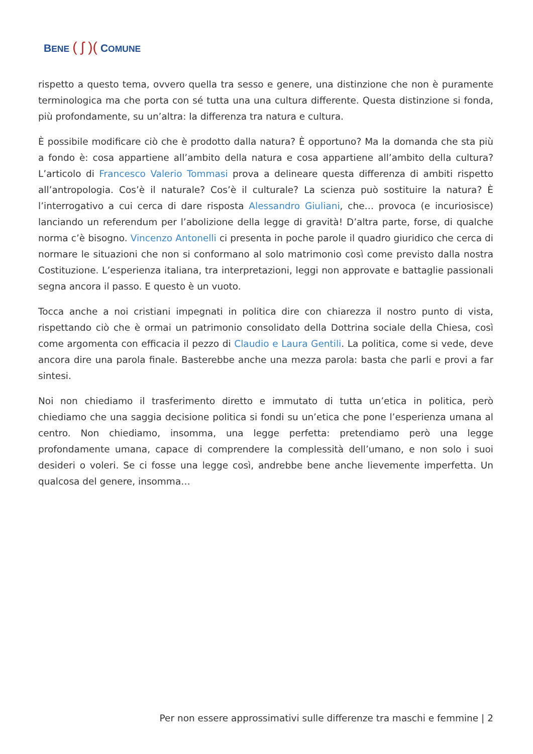BENE ( ʃ )(COMUNE
rispetto a questo tema, ovvero quella tra sesso e genere, una distinzione che non è puramente terminologica ma che porta con sé tutta una una cultura differente. Questa distinzione si fonda, più profondamente, su un’altra: la differenza tra natura e cultura.
È possibile modificare ciò che è prodotto dalla natura? È opportuno? Ma la domanda che sta più a fondo è: cosa appartiene all’ambito della natura e cosa appartiene all’ambito della cultura? L’articolo di Francesco Valerio Tommasi prova a delineare questa differenza di ambiti rispetto all’antropologia. Cos’è il naturale? Cos’è il culturale? La scienza può sostituire la natura? È l’interrogativo a cui cerca di dare risposta Alessandro Giuliani, che… provoca (e incuriosisce) lanciando un referendum per l’abolizione della legge di gravità! D’altra parte, forse, di qualche norma c’è bisogno. Vincenzo Antonelli ci presenta in poche parole il quadro giuridico che cerca di normare le situazioni che non si conformano al solo matrimonio così come previsto dalla nostra Costituzione. L’esperienza italiana, tra interpretazioni, leggi non approvate e battaglie passionali segna ancora il passo. E questo è un vuoto.
Tocca anche a noi cristiani impegnati in politica dire con chiarezza il nostro punto di vista, rispettando ciò che è ormai un patrimonio consolidato della Dottrina sociale della Chiesa, così come argomenta con efficacia il pezzo di Claudio e Laura Gentili. La politica, come si vede, deve ancora dire una parola finale. Basterebbe anche una mezza parola: basta che parli e provi a far sintesi.
Noi non chiediamo il trasferimento diretto e immutato di tutta un’etica in politica, però chiediamo che una saggia decisione politica si fondi su un’etica che pone l’esperienza umana al centro. Non chiediamo, insomma, una legge perfetta: pretendiamo però una legge profondamente umana, capace di comprendere la complessità dell’umano, e non solo i suoi desideri o voleri. Se ci fosse una legge così, andrebbe bene anche lievemente imperfetta. Un qualcosa del genere, insomma…
Per non essere approssimativi sulle differenze tra maschi e femmine | 2